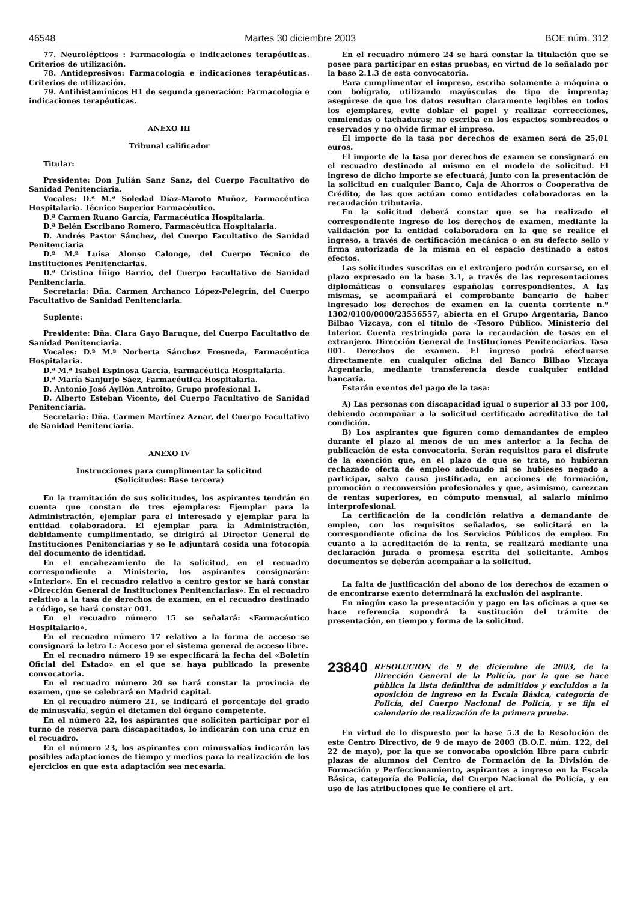46548 Martes 30 diciembre 2003 BOE núm. 312
77. Neurolépticos : Farmacología e indicaciones terapéuticas. Criterios de utilización.
78. Antidepresivos: Farmacología e indicaciones terapéuticas. Criterios de utilización.
79. Antihistamínicos H1 de segunda generación: Farmacología e indicaciones terapéuticas.
ANEXO III
Tribunal calificador
Titular:
Presidente: Don Julián Sanz Sanz, del Cuerpo Facultativo de Sanidad Penitenciaria.
Vocales: D.ª M.ª Soledad Díaz-Maroto Muñoz, Farmacéutica Hospitalaria. Técnico Superior Farmacéutico.
D.ª Carmen Ruano García, Farmacéutica Hospitalaria.
D.ª Belén Escribano Romero, Farmacéutica Hospitalaria.
D. Andrés Pastor Sánchez, del Cuerpo Facultativo de Sanidad Penitenciaria
D.ª M.ª Luisa Alonso Calonge, del Cuerpo Técnico de Instituciones Penitenciarias.
D.ª Cristina Íñigo Barrio, del Cuerpo Facultativo de Sanidad Penitenciaria.
Secretaria: Dña. Carmen Archanco López-Pelegrín, del Cuerpo Facultativo de Sanidad Penitenciaria.
Suplente:
Presidente: Dña. Clara Gayo Baruque, del Cuerpo Facultativo de Sanidad Penitenciaria.
Vocales: D.ª M.ª Norberta Sánchez Fresneda, Farmacéutica Hospitalaria.
D.ª M.ª Isabel Espinosa García, Farmacéutica Hospitalaria.
D.ª María Sanjurjo Sáez, Farmacéutica Hospitalaria.
D. Antonio José Ayllón Antroito, Grupo profesional 1.
D. Alberto Esteban Vicente, del Cuerpo Facultativo de Sanidad Penitenciaria.
Secretaria: Dña. Carmen Martínez Aznar, del Cuerpo Facultativo de Sanidad Penitenciaria.
ANEXO IV
Instrucciones para cumplimentar la solicitud
(Solicitudes: Base tercera)
En la tramitación de sus solicitudes, los aspirantes tendrán en cuenta que constan de tres ejemplares: Ejemplar para la Administración, ejemplar para el interesado y ejemplar para la entidad colaboradora. El ejemplar para la Administración, debidamente cumplimentado, se dirigirá al Director General de Instituciones Penitenciarias y se le adjuntará cosida una fotocopia del documento de identidad.
En el encabezamiento de la solicitud, en el recuadro correspondiente a Ministerio, los aspirantes consignarán: «Interior». En el recuadro relativo a centro gestor se hará constar «Dirección General de Instituciones Penitenciarias». En el recuadro relativo a la tasa de derechos de examen, en el recuadro destinado a código, se hará constar 001.
En el recuadro número 15 se señalará: «Farmacéutico Hospitalario».
En el recuadro número 17 relativo a la forma de acceso se consignará la letra L: Acceso por el sistema general de acceso libre.
En el recuadro número 19 se especificará la fecha del «Boletín Oficial del Estado» en el que se haya publicado la presente convocatoria.
En el recuadro número 20 se hará constar la provincia de examen, que se celebrará en Madrid capital.
En el recuadro número 21, se indicará el porcentaje del grado de minusvalía, según el dictamen del órgano competente.
En el número 22, los aspirantes que soliciten participar por el turno de reserva para discapacitados, lo indicarán con una cruz en el recuadro.
En el número 23, los aspirantes con minusvalías indicarán las posibles adaptaciones de tiempo y medios para la realización de los ejercicios en que esta adaptación sea necesaria.
En el recuadro número 24 se hará constar la titulación que se posee para participar en estas pruebas, en virtud de lo señalado por la base 2.1.3 de esta convocatoria.
Para cumplimentar el impreso, escriba solamente a máquina o con bolígrafo, utilizando mayúsculas de tipo de imprenta; asegúrese de que los datos resultan claramente legibles en todos los ejemplares, evite doblar el papel y realizar correcciones, enmiendas o tachaduras; no escriba en los espacios sombreados o reservados y no olvide firmar el impreso.
El importe de la tasa por derechos de examen será de 25,01 euros.
El importe de la tasa por derechos de examen se consignará en el recuadro destinado al mismo en el modelo de solicitud. El ingreso de dicho importe se efectuará, junto con la presentación de la solicitud en cualquier Banco, Caja de Ahorros o Cooperativa de Crédito, de las que actúan como entidades colaboradoras en la recaudación tributaria.
En la solicitud deberá constar que se ha realizado el correspondiente ingreso de los derechos de examen, mediante la validación por la entidad colaboradora en la que se realice el ingreso, a través de certificación mecánica o en su defecto sello y firma autorizada de la misma en el espacio destinado a estos efectos.
Las solicitudes suscritas en el extranjero podrán cursarse, en el plazo expresado en la base 3.1, a través de las representaciones diplomáticas o consulares españolas correspondientes. A las mismas, se acompañará el comprobante bancario de haber ingresado los derechos de examen en la cuenta corriente n.º 1302/0100/0000/23556557, abierta en el Grupo Argentaria, Banco Bilbao Vizcaya, con el título de «Tesoro Público. Ministerio del Interior. Cuenta restringida para la recaudación de tasas en el extranjero. Dirección General de Instituciones Penitenciarias. Tasa 001. Derechos de examen. El ingreso podrá efectuarse directamente en cualquier oficina del Banco Bilbao Vizcaya Argentaria, mediante transferencia desde cualquier entidad bancaria.
Estarán exentos del pago de la tasa:
A) Las personas con discapacidad igual o superior al 33 por 100, debiendo acompañar a la solicitud certificado acreditativo de tal condición.
B) Los aspirantes que figuren como demandantes de empleo durante el plazo al menos de un mes anterior a la fecha de publicación de esta convocatoria. Serán requisitos para el disfrute de la exención que, en el plazo de que se trate, no hubieran rechazado oferta de empleo adecuado ni se hubieses negado a participar, salvo causa justificada, en acciones de formación, promoción o reconversión profesionales y que, asimismo, carezcan de rentas superiores, en cómputo mensual, al salario mínimo interprofesional.
La certificación de la condición relativa a demandante de empleo, con los requisitos señalados, se solicitará en la correspondiente oficina de los Servicios Públicos de empleo. En cuanto a la acreditación de la renta, se realizará mediante una declaración jurada o promesa escrita del solicitante. Ambos documentos se deberán acompañar a la solicitud.
La falta de justificación del abono de los derechos de examen o de encontrarse exento determinará la exclusión del aspirante.
En ningún caso la presentación y pago en las oficinas a que se hace referencia supondrá la sustitución del trámite de presentación, en tiempo y forma de la solicitud.
23840 RESOLUCIÓN de 9 de diciembre de 2003, de la Dirección General de la Policía, por la que se hace pública la lista definitiva de admitidos y excluidos a la oposición de ingreso en la Escala Básica, categoría de Policía, del Cuerpo Nacional de Policía, y se fija el calendario de realización de la primera prueba.
En virtud de lo dispuesto por la base 5.3 de la Resolución de este Centro Directivo, de 9 de mayo de 2003 (B.O.E. núm. 122, del 22 de mayo), por la que se convocaba oposición libre para cubrir plazas de alumnos del Centro de Formación de la División de Formación y Perfeccionamiento, aspirantes a ingreso en la Escala Básica, categoría de Policía, del Cuerpo Nacional de Policía, y en uso de las atribuciones que le confiere el art.